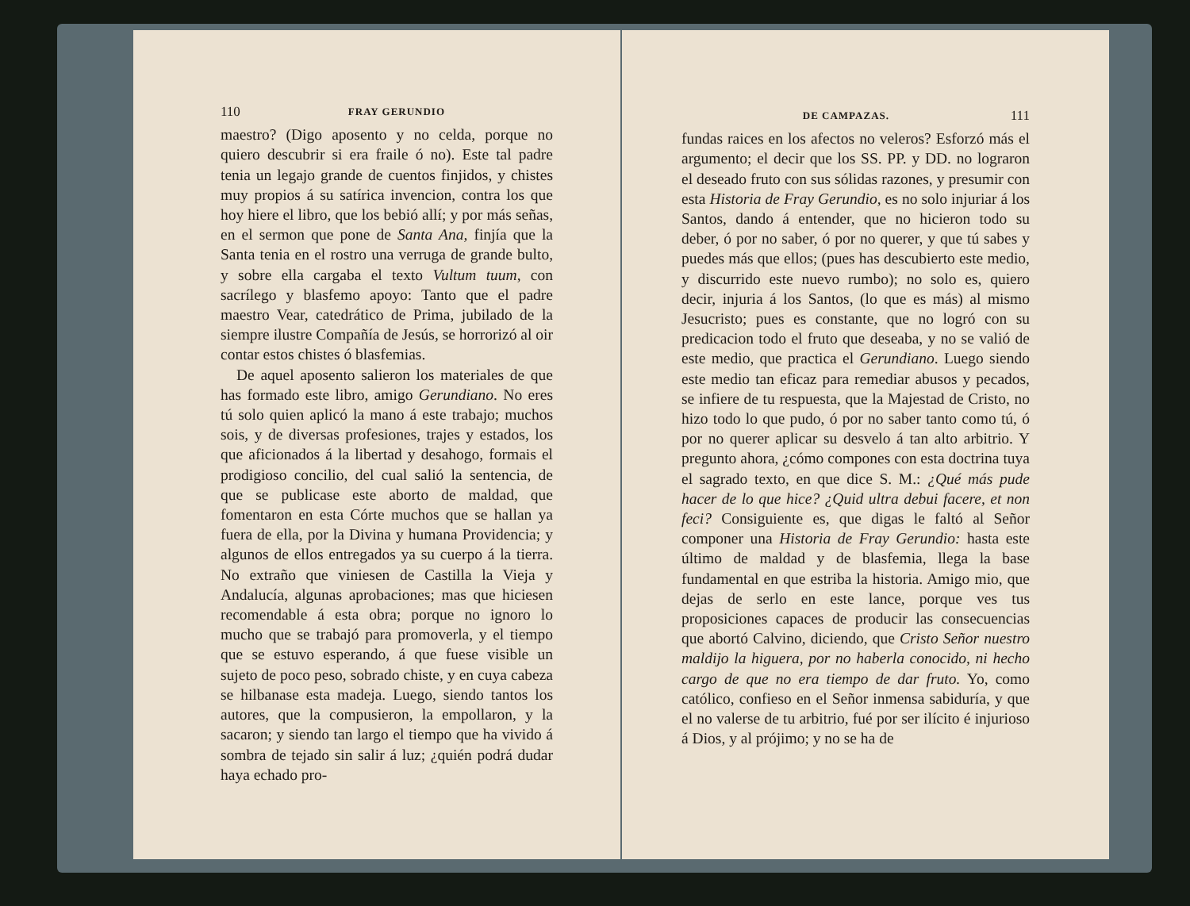110 FRAY GERUNDIO
maestro? (Digo aposento y no celda, porque no quiero descubrir si era fraile ó no). Este tal padre tenia un legajo grande de cuentos finjidos, y chistes muy propios á su satírica invencion, contra los que hoy hiere el libro, que los bebió allí; y por más señas, en el sermon que pone de Santa Ana, finjía que la Santa tenia en el rostro una verruga de grande bulto, y sobre ella cargaba el texto Vultum tuum, con sacrílego y blasfemo apoyo: Tanto que el padre maestro Vear, catedrático de Prima, jubilado de la siempre ilustre Compañía de Jesús, se horrorizó al oir contar estos chistes ó blasfemias.
De aquel aposento salieron los materiales de que has formado este libro, amigo Gerundiano. No eres tú solo quien aplicó la mano á este trabajo; muchos sois, y de diversas profesiones, trajes y estados, los que aficionados á la libertad y desahogo, formais el prodigioso concilio, del cual salió la sentencia, de que se publicase este aborto de maldad, que fomentaron en esta Córte muchos que se hallan ya fuera de ella, por la Divina y humana Providencia; y algunos de ellos entregados ya su cuerpo á la tierra. No extraño que viniesen de Castilla la Vieja y Andalucía, algunas aprobaciones; mas que hiciesen recomendable á esta obra; porque no ignoro lo mucho que se trabajó para promoverla, y el tiempo que se estuvo esperando, á que fuese visible un sujeto de poco peso, sobrado chiste, y en cuya cabeza se hilbanase esta madeja. Luego, siendo tantos los autores, que la compusieron, la empollaron, y la sacaron; y siendo tan largo el tiempo que ha vivido á sombra de tejado sin salir á luz; ¿quién podrá dudar haya echado pro-
DE CAMPAZAS. 111
fundas raices en los afectos no veleros? Esforzó más el argumento; el decir que los SS. PP. y DD. no lograron el deseado fruto con sus sólidas razones, y presumir con esta Historia de Fray Gerundio, es no solo injuriar á los Santos, dando á entender, que no hicieron todo su deber, ó por no saber, ó por no querer, y que tú sabes y puedes más que ellos; (pues has descubierto este medio, y discurrido este nuevo rumbo); no solo es, quiero decir, injuria á los Santos, (lo que es más) al mismo Jesucristo; pues es constante, que no logró con su predicacion todo el fruto que deseaba, y no se valió de este medio, que practica el Gerundiano. Luego siendo este medio tan eficaz para remediar abusos y pecados, se infiere de tu respuesta, que la Majestad de Cristo, no hizo todo lo que pudo, ó por no saber tanto como tú, ó por no querer aplicar su desvelo á tan alto arbitrio. Y pregunto ahora, ¿cómo compones con esta doctrina tuya el sagrado texto, en que dice S. M.: ¿Qué más pude hacer de lo que hice? ¿Quid ultra debui facere, et non feci? Consiguiente es, que digas le faltó al Señor componer una Historia de Fray Gerundio: hasta este último de maldad y de blasfemia, llega la base fundamental en que estriba la historia. Amigo mio, que dejas de serlo en este lance, porque ves tus proposiciones capaces de producir las consecuencias que abortó Calvino, diciendo, que Cristo Señor nuestro maldijo la higuera, por no haberla conocido, ni hecho cargo de que no era tiempo de dar fruto. Yo, como católico, confieso en el Señor inmensa sabiduría, y que el no valerse de tu arbitrio, fué por ser ilícito é injurioso á Dios, y al prójimo; y no se ha de